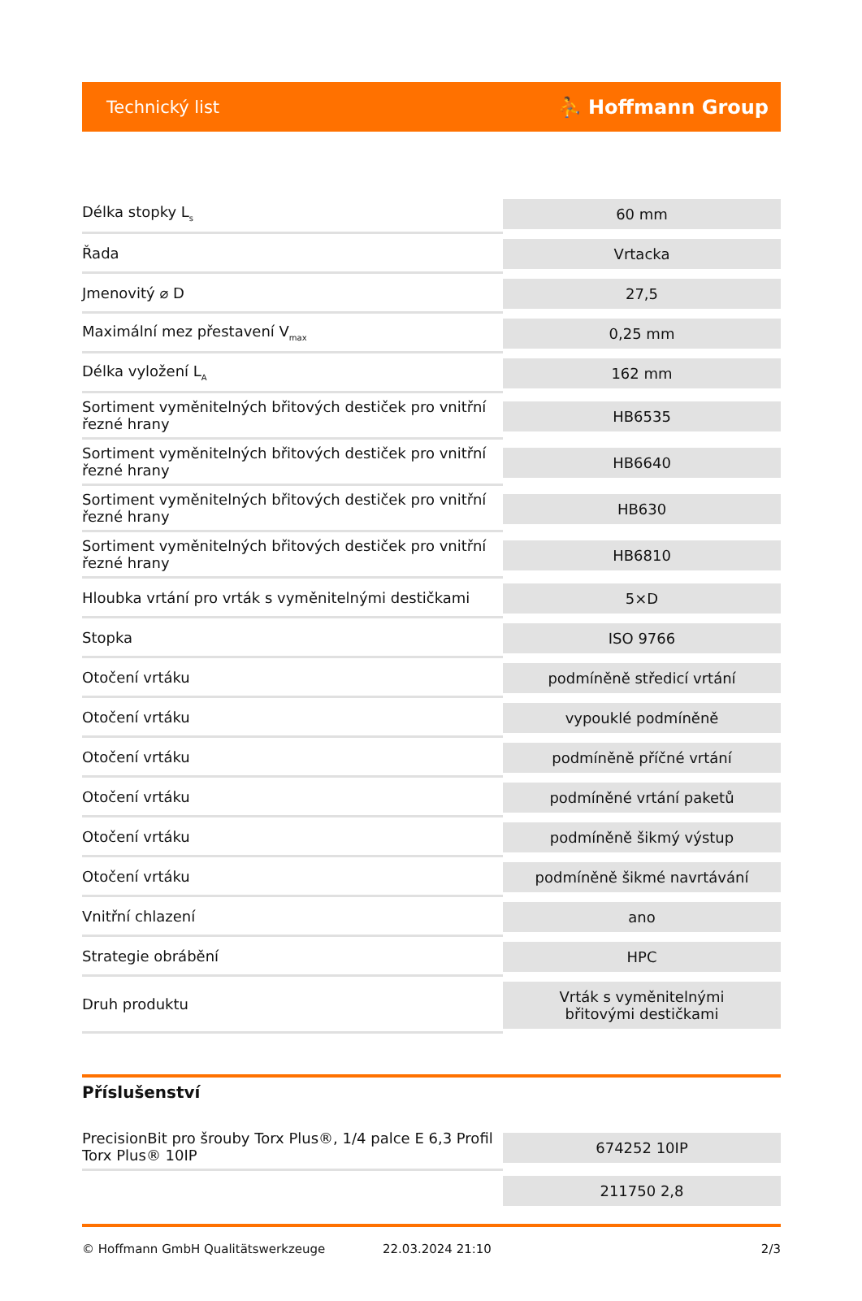Technický list ⛹ Hoffmann Group
| Délka stopky L<sub>s</sub> | 60 mm |
| Řada | Vrtacka |
| Jmenovitý ⌀ D | 27,5 |
| Maximální mez přestavení V<sub>max</sub> | 0,25 mm |
| Délka vyložení L<sub>A</sub> | 162 mm |
| Sortiment vyměnitelných břitových destiček pro vnitřní řezné hrany | HB6535 |
| Sortiment vyměnitelných břitových destiček pro vnitřní řezné hrany | HB6640 |
| Sortiment vyměnitelných břitových destiček pro vnitřní řezné hrany | HB630 |
| Sortiment vyměnitelných břitových destiček pro vnitřní řezné hrany | HB6810 |
| Hloubka vrtání pro vrták s vyměnitelnými destičkami | 5×D |
| Stopka | ISO 9766 |
| Otočení vrtáku | podmíněně středicí vrtání |
| Otočení vrtáku | vypouklé podmíněně |
| Otočení vrtáku | podmíněně příčné vrtání |
| Otočení vrtáku | podmíněné vrtání paketů |
| Otočení vrtáku | podmíněně šikmý výstup |
| Otočení vrtáku | podmíněně šikmé navrtávání |
| Vnitřní chlazení | ano |
| Strategie obrábění | HPC |
| Druh produktu | Vrták s vyměnitelnými břitovými destičkami |
Příslušenství
| PrecisionBit pro šrouby Torx Plus®, 1/4 palce E 6,3 Profil Torx Plus® 10IP | 674252 10IP |
| | 211750 2,8 |
© Hoffmann GmbH Qualitätswerkzeuge 22.03.2024 21:10 2/3